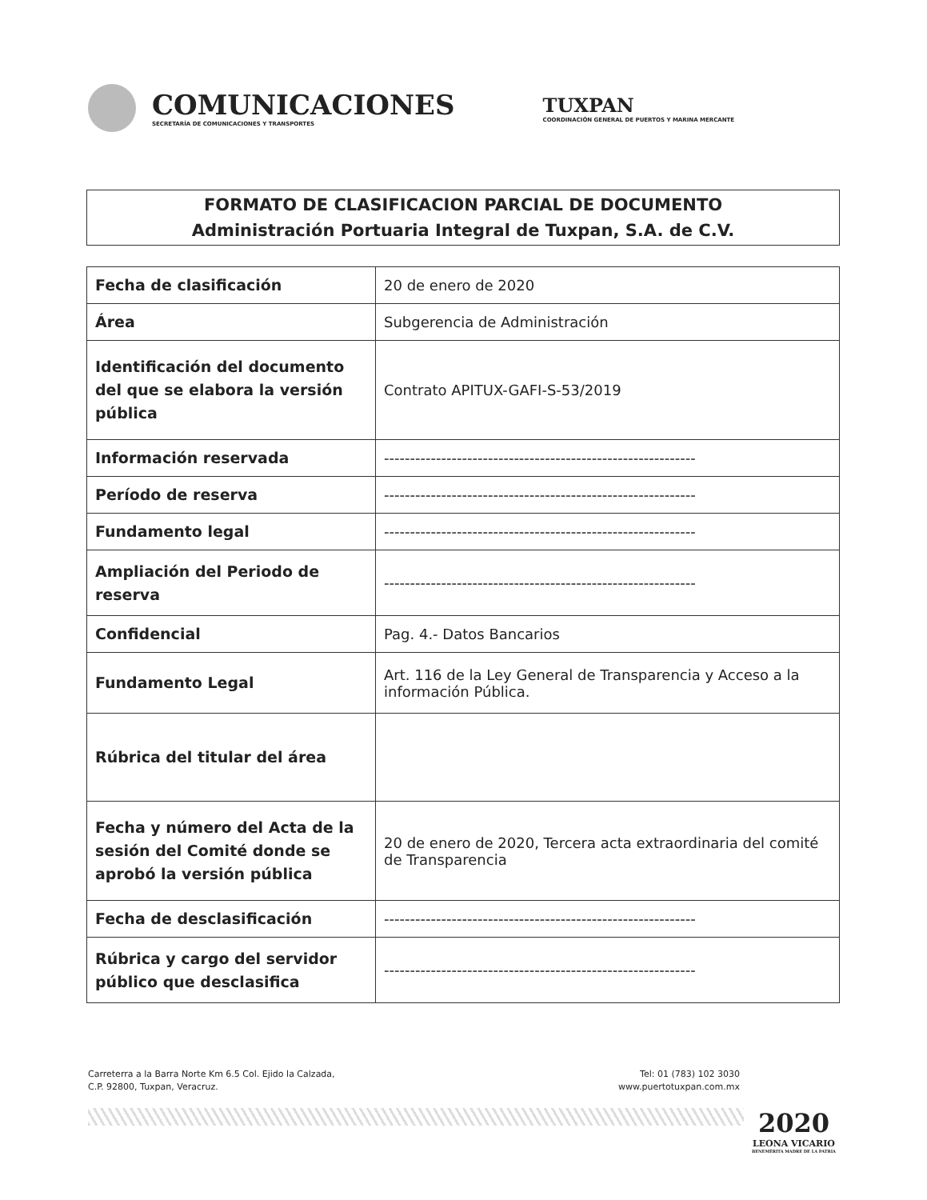COMUNICACIONES
SECRETARÍA DE COMUNICACIONES Y TRANSPORTES
TUXPAN
COORDINACIÓN GENERAL DE PUERTOS Y MARINA MERCANTE
FORMATO DE CLASIFICACION PARCIAL DE DOCUMENTO
Administración Portuaria Integral de Tuxpan, S.A. de C.V.
| Fecha de clasificación | 20 de enero de 2020 |
| Área | Subgerencia de Administración |
| Identificación del documento del que se elabora la versión pública | Contrato APITUX-GAFI-S-53/2019 |
| Información reservada | ------------------------------------------------------------ |
| Período de reserva | ------------------------------------------------------------ |
| Fundamento legal | ------------------------------------------------------------ |
| Ampliación del Periodo de reserva | ------------------------------------------------------------ |
| Confidencial | Pag. 4.- Datos Bancarios |
| Fundamento Legal | Art. 116 de la Ley General de Transparencia y Acceso a la información Pública. |
| Rúbrica del titular del área | |
| Fecha y número del Acta de la sesión del Comité donde se aprobó la versión pública | 20 de enero de 2020, Tercera acta extraordinaria del comité de Transparencia |
| Fecha de desclasificación | ------------------------------------------------------------ |
| Rúbrica y cargo del servidor público que desclasifica | ------------------------------------------------------------ |
Carreterra a la Barra Norte Km 6.5 Col. Ejido la Calzada,
C.P. 92800, Tuxpan, Veracruz.
Tel: 01 (783) 102 3030
www.puertotuxpan.com.mx
2020
LEONA VICARIO
BENEMÉRITA MADRE DE LA PATRIA